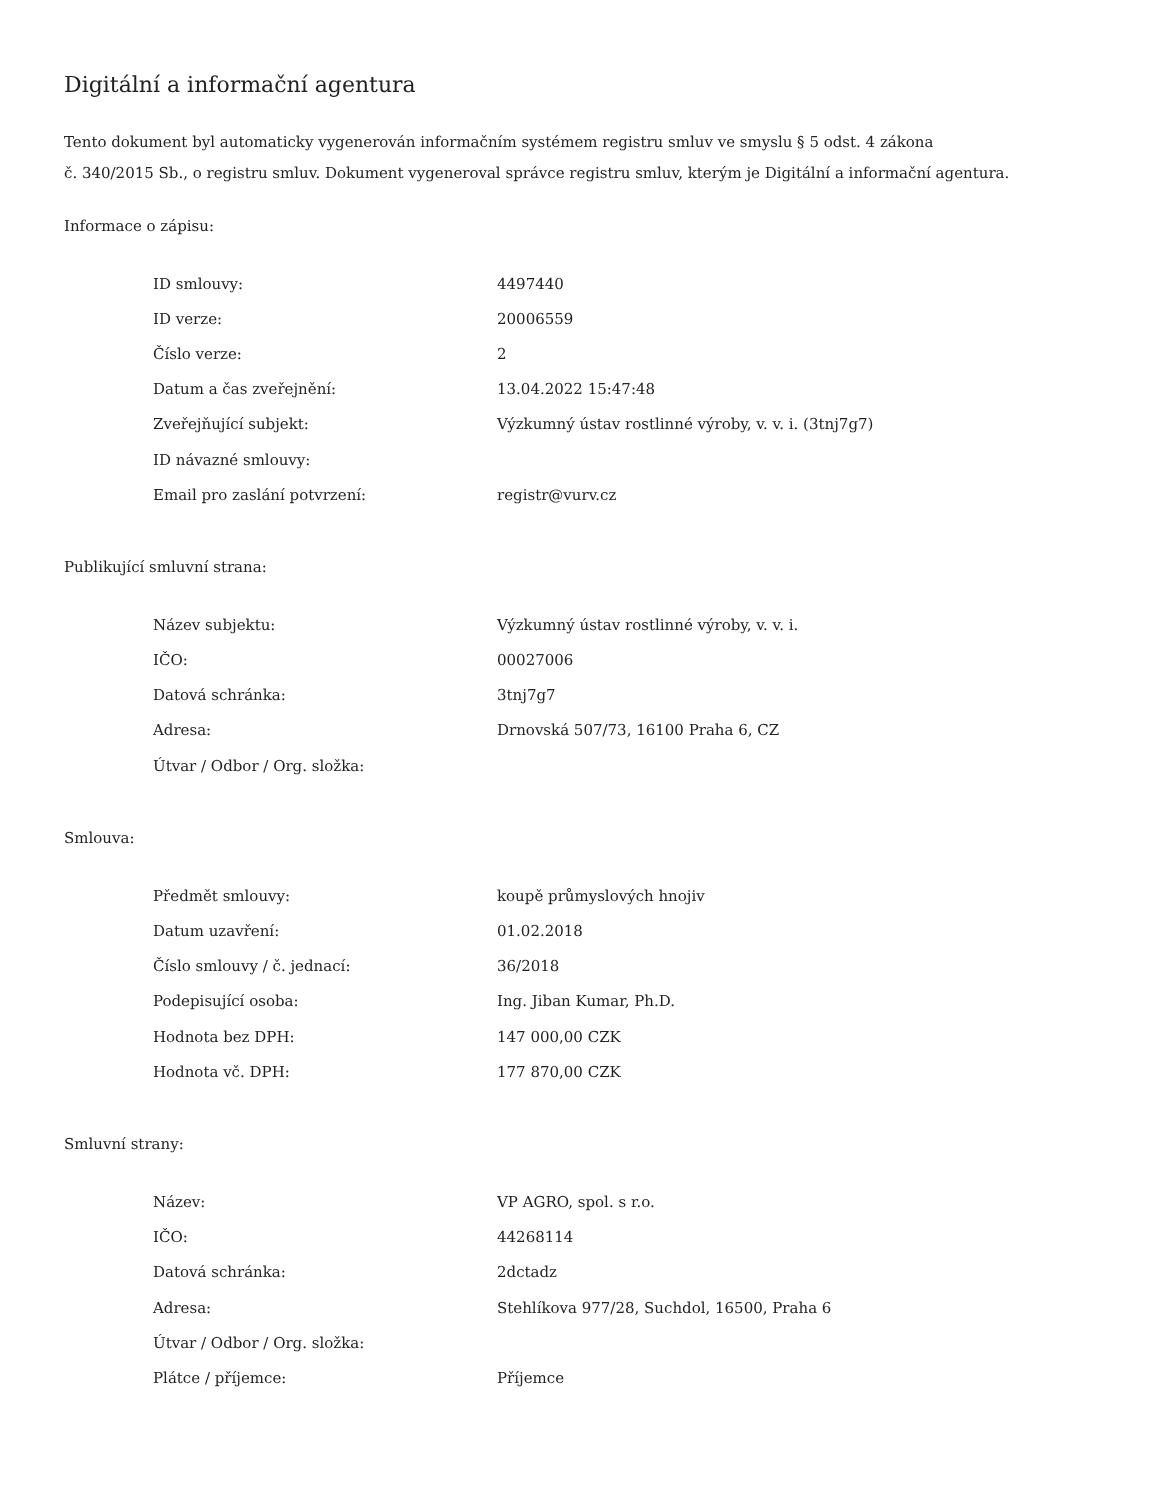Digitální a informační agentura
Tento dokument byl automaticky vygenerován informačním systémem registru smluv ve smyslu § 5 odst. 4 zákona
č. 340/2015 Sb., o registru smluv. Dokument vygeneroval správce registru smluv, kterým je Digitální a informační agentura.
Informace o zápisu:
| ID smlouvy: | 4497440 |
| ID verze: | 20006559 |
| Číslo verze: | 2 |
| Datum a čas zveřejnění: | 13.04.2022 15:47:48 |
| Zveřejňující subjekt: | Výzkumný ústav rostlinné výroby, v. v. i. (3tnj7g7) |
| ID návazné smlouvy: | |
| Email pro zaslání potvrzení: | registr@vurv.cz |
Publikující smluvní strana:
| Název subjektu: | Výzkumný ústav rostlinné výroby, v. v. i. |
| IČO: | 00027006 |
| Datová schránka: | 3tnj7g7 |
| Adresa: | Drnovská 507/73, 16100 Praha 6, CZ |
| Útvar / Odbor / Org. složka: | |
Smlouva:
| Předmět smlouvy: | koupě průmyslových hnojiv |
| Datum uzavření: | 01.02.2018 |
| Číslo smlouvy / č. jednací: | 36/2018 |
| Podepisující osoba: | Ing. Jiban Kumar, Ph.D. |
| Hodnota bez DPH: | 147 000,00 CZK |
| Hodnota vč. DPH: | 177 870,00 CZK |
Smluvní strany:
| Název: | VP AGRO, spol. s r.o. |
| IČO: | 44268114 |
| Datová schránka: | 2dctadz |
| Adresa: | Stehlíkova 977/28, Suchdol, 16500, Praha 6 |
| Útvar / Odbor / Org. složka: | |
| Plátce / příjemce: | Příjemce |